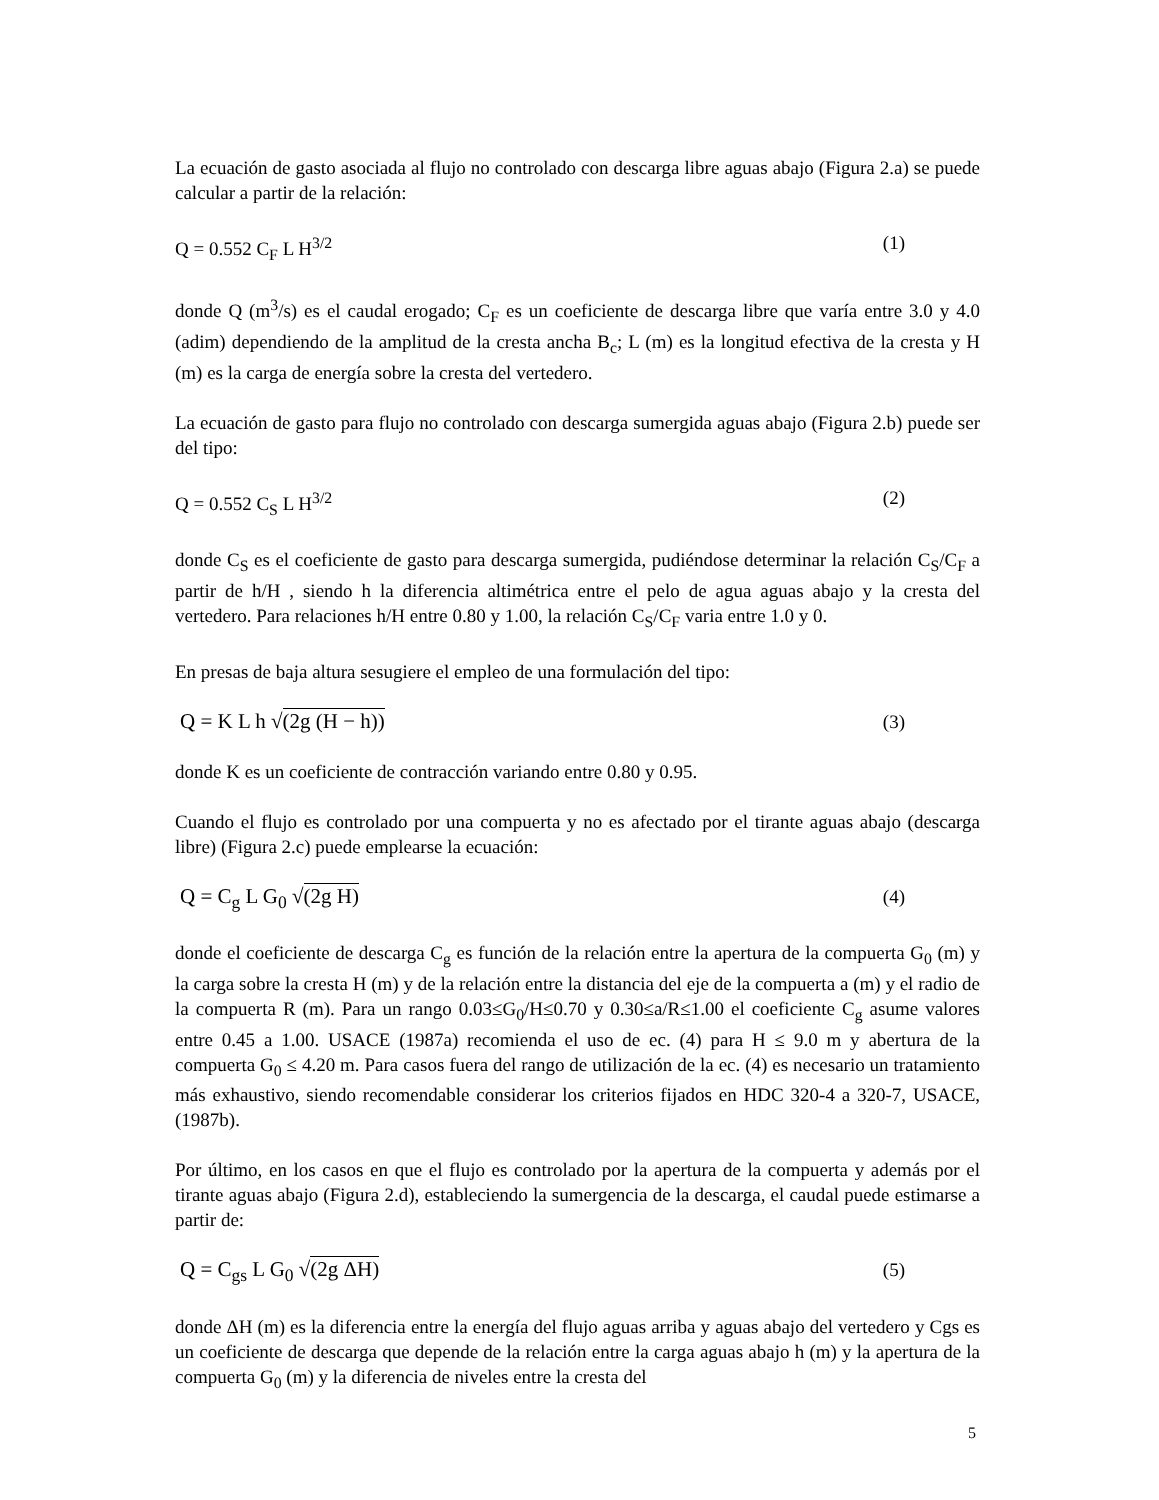La ecuación de gasto asociada al flujo no controlado con descarga libre aguas abajo (Figura 2.a) se puede calcular a partir de la relación:
Q = 0.552 C<sub>F</sub> L H<sup>3/2</sup> (1)
donde Q (m<sup>3</sup>/s) es el caudal erogado; C<sub>F</sub> es un coeficiente de descarga libre que varía entre 3.0 y 4.0 (adim) dependiendo de la amplitud de la cresta ancha B<sub>c</sub>; L (m) es la longitud efectiva de la cresta y H (m) es la carga de energía sobre la cresta del vertedero.
La ecuación de gasto para flujo no controlado con descarga sumergida aguas abajo (Figura 2.b) puede ser del tipo:
Q = 0.552 C<sub>S</sub> L H<sup>3/2</sup> (2)
donde C<sub>S</sub> es el coeficiente de gasto para descarga sumergida, pudiéndose determinar la relación C<sub>S</sub>/C<sub>F</sub> a partir de h/H , siendo h la diferencia altimétrica entre el pelo de agua aguas abajo y la cresta del vertedero. Para relaciones h/H entre 0.80 y 1.00, la relación C<sub>S</sub>/C<sub>F</sub> varia entre 1.0 y 0.
En presas de baja altura sesugiere el empleo de una formulación del tipo:
Q = K L h √(2g (H − h)) (3)
donde K es un coeficiente de contracción variando entre 0.80 y 0.95.
Cuando el flujo es controlado por una compuerta y no es afectado por el tirante aguas abajo (descarga libre) (Figura 2.c) puede emplearse la ecuación:
Q = C<sub>g</sub> L G<sub>0</sub> √(2g H) (4)
donde el coeficiente de descarga C<sub>g</sub> es función de la relación entre la apertura de la compuerta G<sub>0</sub> (m) y la carga sobre la cresta H (m) y de la relación entre la distancia del eje de la compuerta a (m) y el radio de la compuerta R (m). Para un rango 0.03≤G<sub>0</sub>/H≤0.70 y 0.30≤a/R≤1.00 el coeficiente C<sub>g</sub> asume valores entre 0.45 a 1.00. USACE (1987a) recomienda el uso de ec. (4) para H ≤ 9.0 m y abertura de la compuerta G<sub>0</sub> ≤ 4.20 m. Para casos fuera del rango de utilización de la ec. (4) es necesario un tratamiento más exhaustivo, siendo recomendable considerar los criterios fijados en HDC 320-4 a 320-7, USACE, (1987b).
Por último, en los casos en que el flujo es controlado por la apertura de la compuerta y además por el tirante aguas abajo (Figura 2.d), estableciendo la sumergencia de la descarga, el caudal puede estimarse a partir de:
Q = C<sub>gs</sub> L G<sub>0</sub> √(2g ΔH) (5)
donde ΔH (m) es la diferencia entre la energía del flujo aguas arriba y aguas abajo del vertedero y Cgs es un coeficiente de descarga que depende de la relación entre la carga aguas abajo h (m) y la apertura de la compuerta G<sub>0</sub> (m) y la diferencia de niveles entre la cresta del
5